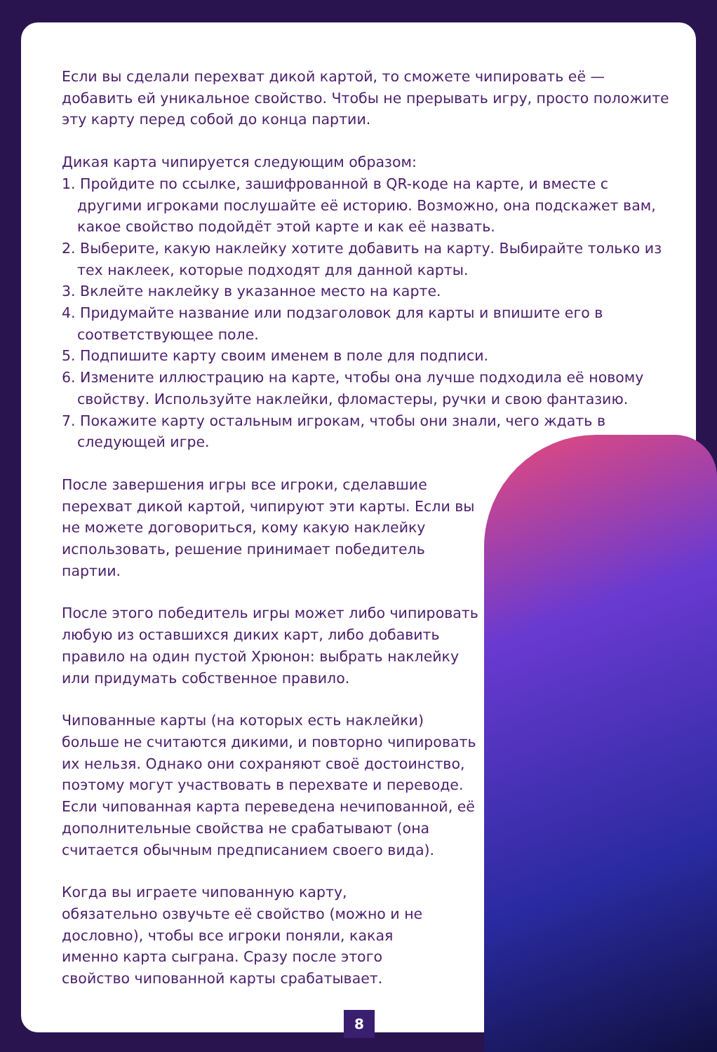Если вы сделали перехват дикой картой, то сможете чипировать её — добавить ей уникальное свойство. Чтобы не прерывать игру, просто положите эту карту перед собой до конца партии.
Дикая карта чипируется следующим образом:
1. Пройдите по ссылке, зашифрованной в QR-коде на карте, и вместе с другими игроками послушайте её историю. Возможно, она подскажет вам, какое свойство подойдёт этой карте и как её назвать.
2. Выберите, какую наклейку хотите добавить на карту. Выбирайте только из тех наклеек, которые подходят для данной карты.
3. Вклейте наклейку в указанное место на карте.
4. Придумайте название или подзаголовок для карты и впишите его в соответствующее поле.
5. Подпишите карту своим именем в поле для подписи.
6. Измените иллюстрацию на карте, чтобы она лучше подходила её новому свойству. Используйте наклейки, фломастеры, ручки и свою фантазию.
7. Покажите карту остальным игрокам, чтобы они знали, чего ждать в следующей игре.
После завершения игры все игроки, сделавшие перехват дикой картой, чипируют эти карты. Если вы не можете договориться, кому какую наклейку использовать, решение принимает победитель партии.
После этого победитель игры может либо чипировать любую из оставшихся диких карт, либо добавить правило на один пустой Хрюнон: выбрать наклейку или придумать собственное правило.
Чипованные карты (на которых есть наклейки) больше не считаются дикими, и повторно чипировать их нельзя. Однако они сохраняют своё достоинство, поэтому могут участвовать в перехвате и переводе. Если чипованная карта переведена нечипованной, её дополнительные свойства не срабатывают (она считается обычным предписанием своего вида).
Когда вы играете чипованную карту, обязательно озвучьте её свойство (можно и не дословно), чтобы все игроки поняли, какая именно карта сыграна. Сразу после этого свойство чипованной карты срабатывает.
8